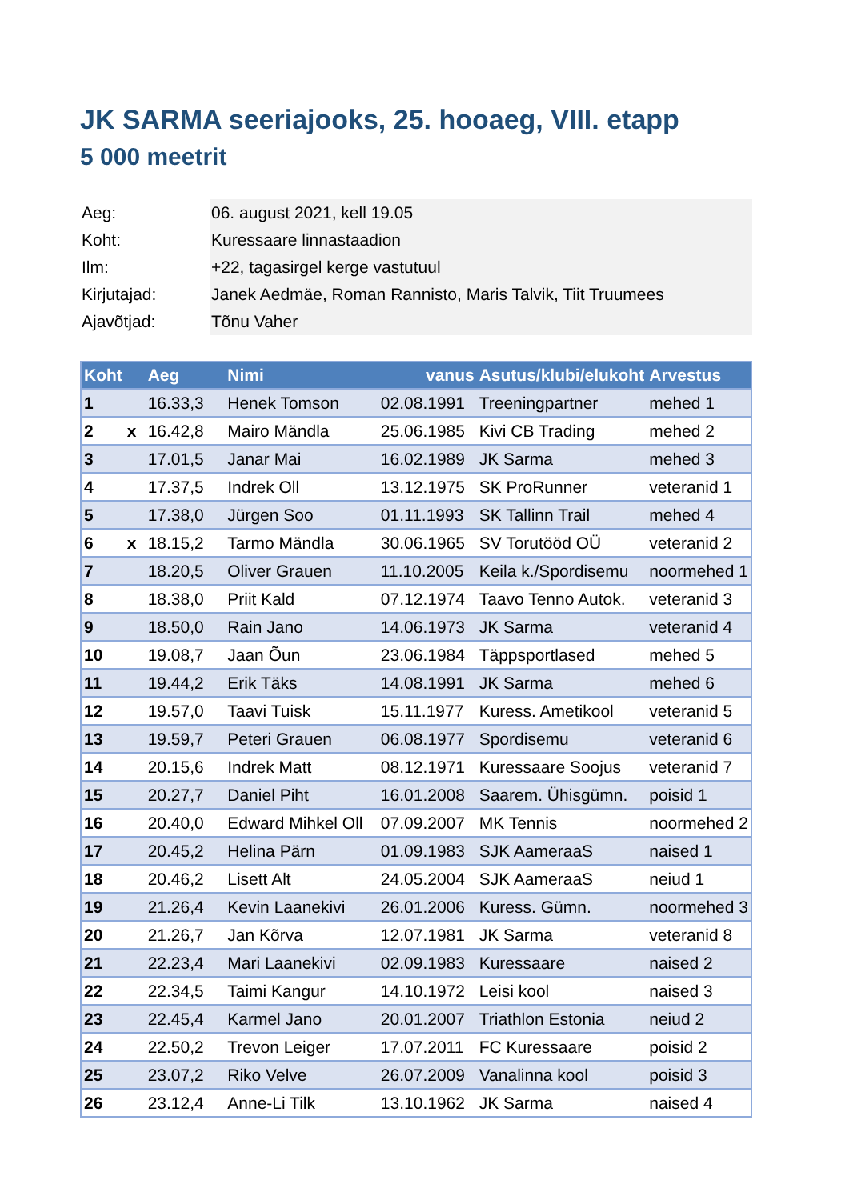JK SARMA seeriajooks, 25. hooaeg, VIII. etapp
5 000 meetrit
| Aeg: | 06. august 2021, kell 19.05 |
| Koht: | Kuressaare linnastaadion |
| Ilm: | +22, tagasirgel kerge vastutuul |
| Kirjutajad: | Janek Aedmäe, Roman Rannisto, Maris Talvik, Tiit Truumees |
| Ajavõtjad: | Tõnu Vaher |
| Koht | | Aeg | Nimi | vanus | Asutus/klubi/elukoht | Arvestus |
| --- | --- | --- | --- | --- | --- | --- |
| 1 | | 16.33,3 | Henek Tomson | 02.08.1991 | Treeningpartner | mehed 1 |
| 2 | x | 16.42,8 | Mairo Mändla | 25.06.1985 | Kivi CB Trading | mehed 2 |
| 3 | | 17.01,5 | Janar Mai | 16.02.1989 | JK Sarma | mehed 3 |
| 4 | | 17.37,5 | Indrek Oll | 13.12.1975 | SK ProRunner | veteranid 1 |
| 5 | | 17.38,0 | Jürgen Soo | 01.11.1993 | SK Tallinn Trail | mehed 4 |
| 6 | x | 18.15,2 | Tarmo Mändla | 30.06.1965 | SV Torutööd OÜ | veteranid 2 |
| 7 | | 18.20,5 | Oliver Grauen | 11.10.2005 | Keila k./Spordisemu | noormehed 1 |
| 8 | | 18.38,0 | Priit Kald | 07.12.1974 | Taavo Tenno Autok. | veteranid 3 |
| 9 | | 18.50,0 | Rain Jano | 14.06.1973 | JK Sarma | veteranid 4 |
| 10 | | 19.08,7 | Jaan Õun | 23.06.1984 | Täppsportlased | mehed 5 |
| 11 | | 19.44,2 | Erik Täks | 14.08.1991 | JK Sarma | mehed 6 |
| 12 | | 19.57,0 | Taavi Tuisk | 15.11.1977 | Kuress. Ametikool | veteranid 5 |
| 13 | | 19.59,7 | Peteri Grauen | 06.08.1977 | Spordisemu | veteranid 6 |
| 14 | | 20.15,6 | Indrek Matt | 08.12.1971 | Kuressaare Soojus | veteranid 7 |
| 15 | | 20.27,7 | Daniel Piht | 16.01.2008 | Saarem. Ühisgümn. | poisid 1 |
| 16 | | 20.40,0 | Edward Mihkel Oll | 07.09.2007 | MK Tennis | noormehed 2 |
| 17 | | 20.45,2 | Helina Pärn | 01.09.1983 | SJK AameraaS | naised 1 |
| 18 | | 20.46,2 | Lisett Alt | 24.05.2004 | SJK AameraaS | neiud 1 |
| 19 | | 21.26,4 | Kevin Laanekivi | 26.01.2006 | Kuress. Gümn. | noormehed 3 |
| 20 | | 21.26,7 | Jan Kõrva | 12.07.1981 | JK Sarma | veteranid 8 |
| 21 | | 22.23,4 | Mari Laanekivi | 02.09.1983 | Kuressaare | naised 2 |
| 22 | | 22.34,5 | Taimi Kangur | 14.10.1972 | Leisi kool | naised 3 |
| 23 | | 22.45,4 | Karmel Jano | 20.01.2007 | Triathlon Estonia | neiud 2 |
| 24 | | 22.50,2 | Trevon Leiger | 17.07.2011 | FC Kuressaare | poisid 2 |
| 25 | | 23.07,2 | Riko Velve | 26.07.2009 | Vanalinna kool | poisid 3 |
| 26 | | 23.12,4 | Anne-Li Tilk | 13.10.1962 | JK Sarma | naised 4 |